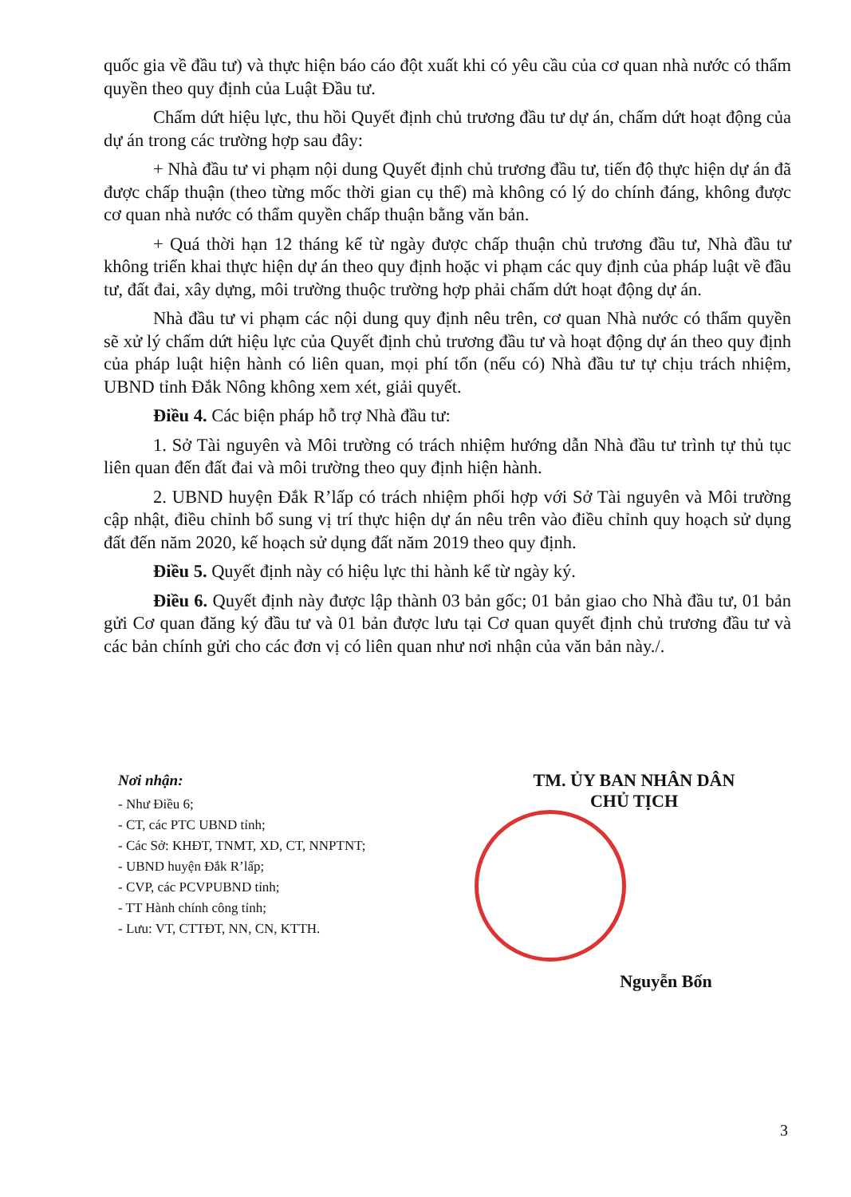quốc gia về đầu tư) và thực hiện báo cáo đột xuất khi có yêu cầu của cơ quan nhà nước có thẩm quyền theo quy định của Luật Đầu tư.
Chấm dứt hiệu lực, thu hồi Quyết định chủ trương đầu tư dự án, chấm dứt hoạt động của dự án trong các trường hợp sau đây:
+ Nhà đầu tư vi phạm nội dung Quyết định chủ trương đầu tư, tiến độ thực hiện dự án đã được chấp thuận (theo từng mốc thời gian cụ thể) mà không có lý do chính đáng, không được cơ quan nhà nước có thẩm quyền chấp thuận bằng văn bản.
+ Quá thời hạn 12 tháng kể từ ngày được chấp thuận chủ trương đầu tư, Nhà đầu tư không triển khai thực hiện dự án theo quy định hoặc vi phạm các quy định của pháp luật về đầu tư, đất đai, xây dựng, môi trường thuộc trường hợp phải chấm dứt hoạt động dự án.
Nhà đầu tư vi phạm các nội dung quy định nêu trên, cơ quan Nhà nước có thẩm quyền sẽ xử lý chấm dứt hiệu lực của Quyết định chủ trương đầu tư và hoạt động dự án theo quy định của pháp luật hiện hành có liên quan, mọi phí tổn (nếu có) Nhà đầu tư tự chịu trách nhiệm, UBND tỉnh Đắk Nông không xem xét, giải quyết.
Điều 4. Các biện pháp hỗ trợ Nhà đầu tư:
1. Sở Tài nguyên và Môi trường có trách nhiệm hướng dẫn Nhà đầu tư trình tự thủ tục liên quan đến đất đai và môi trường theo quy định hiện hành.
2. UBND huyện Đắk R’lấp có trách nhiệm phối hợp với Sở Tài nguyên và Môi trường cập nhật, điều chỉnh bổ sung vị trí thực hiện dự án nêu trên vào điều chỉnh quy hoạch sử dụng đất đến năm 2020, kế hoạch sử dụng đất năm 2019 theo quy định.
Điều 5. Quyết định này có hiệu lực thi hành kể từ ngày ký.
Điều 6. Quyết định này được lập thành 03 bản gốc; 01 bản giao cho Nhà đầu tư, 01 bản gửi Cơ quan đăng ký đầu tư và 01 bản được lưu tại Cơ quan quyết định chủ trương đầu tư và các bản chính gửi cho các đơn vị có liên quan như nơi nhận của văn bản này./.
Nơi nhận:
- Như Điều 6;
- CT, các PTC UBND tỉnh;
- Các Sở: KHĐT, TNMT, XD, CT, NNPTNT;
- UBND huyện Đắk R’lấp;
- CVP, các PCVPUBND tỉnh;
- TT Hành chính công tỉnh;
- Lưu: VT, CTTĐT, NN, CN, KTTH.
TM. ỦY BAN NHÂN DÂN
CHỦ TỊCH
Nguyễn Bốn
3